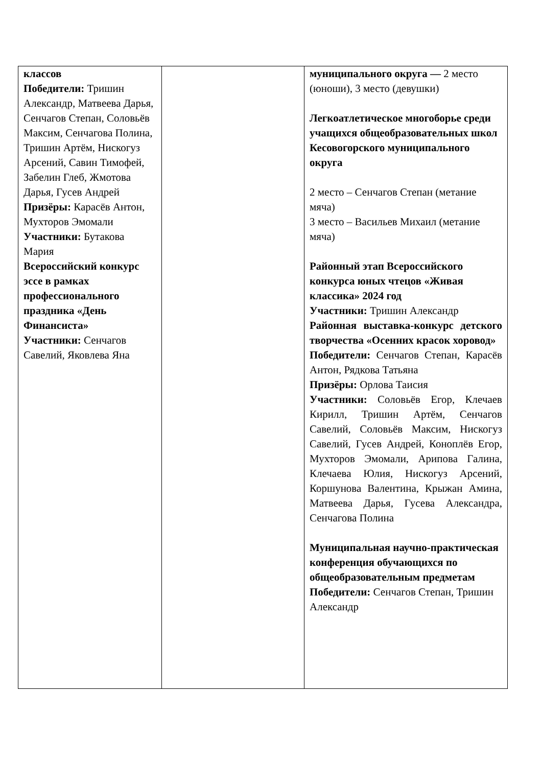| классов Победители: Тришин Александр, Матвеева Дарья, Сенчагов Степан, Соловьёв Максим, Сенчагова Полина, Тришин Артём, Нискогуз Арсений, Савин Тимофей, Забелин Глеб, Жмотова Дарья, Гусев Андрей Призёры: Карасёв Антон, Мухторов Эмомали Участники: Бутакова Мария Всероссийский конкурс эссе в рамках профессионального праздника «День Финансиста» Участники: Сенчагов Савелий, Яковлева Яна | | муниципального округа — 2 место (юноши), 3 место (девушки) Легкоатлетическое многоборье среди учащихся общеобразовательных школ Кесовогорского муниципального округа 2 место – Сенчагов Степан (метание мяча) 3 место – Васильев Михаил (метание мяча) Районный этап Всероссийского конкурса юных чтецов «Живая классика» 2024 год Участники: Тришин Александр Районная выставка-конкурс детского творчества «Осенних красок хоровод» Победители: Сенчагов Степан, Карасёв Антон, Рядкова Татьяна Призёры: Орлова Таисия Участники: Соловьёв Егор, Клечаев Кирилл, Тришин Артём, Сенчагов Савелий, Соловьёв Максим, Нискогуз Савелий, Гусев Андрей, Коноплёв Егор, Мухторов Эмомали, Арипова Галина, Клечаева Юлия, Нискогуз Арсений, Коршунова Валентина, Крыжан Амина, Матвеева Дарья, Гусева Александра, Сенчагова Полина Муниципальная научно-практическая конференция обучающихся по общеобразовательным предметам Победители: Сенчагов Степан, Тришин Александр |